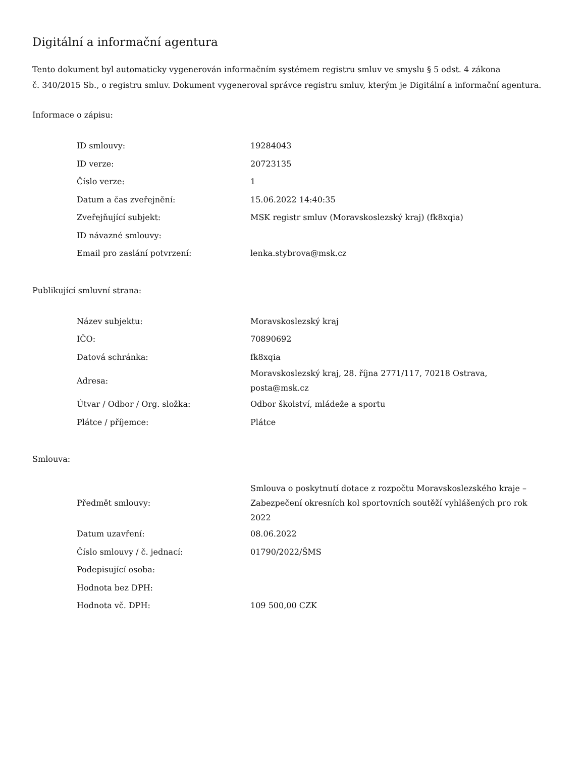Digitální a informační agentura
Tento dokument byl automaticky vygenerován informačním systémem registru smluv ve smyslu § 5 odst. 4 zákona
č. 340/2015 Sb., o registru smluv. Dokument vygeneroval správce registru smluv, kterým je Digitální a informační agentura.
Informace o zápisu:
| ID smlouvy: | 19284043 |
| ID verze: | 20723135 |
| Číslo verze: | 1 |
| Datum a čas zveřejnění: | 15.06.2022 14:40:35 |
| Zveřejňující subjekt: | MSK registr smluv (Moravskoslezský kraj) (fk8xqia) |
| ID návazné smlouvy: | |
| Email pro zaslání potvrzení: | lenka.stybrova@msk.cz |
Publikující smluvní strana:
| Název subjektu: | Moravskoslezský kraj |
| IČO: | 70890692 |
| Datová schránka: | fk8xqia |
| Adresa: | Moravskoslezský kraj, 28. října 2771/117, 70218 Ostrava, posta@msk.cz |
| Útvar / Odbor / Org. složka: | Odbor školství, mládeže a sportu |
| Plátce / příjemce: | Plátce |
Smlouva:
| Předmět smlouvy: | Smlouva o poskytnutí dotace z rozpočtu Moravskoslezského kraje – Zabezpečení okresních kol sportovních soutěží vyhlášených pro rok 2022 |
| Datum uzavření: | 08.06.2022 |
| Číslo smlouvy / č. jednací: | 01790/2022/ŠMS |
| Podepisující osoba: | |
| Hodnota bez DPH: | |
| Hodnota vč. DPH: | 109 500,00 CZK |